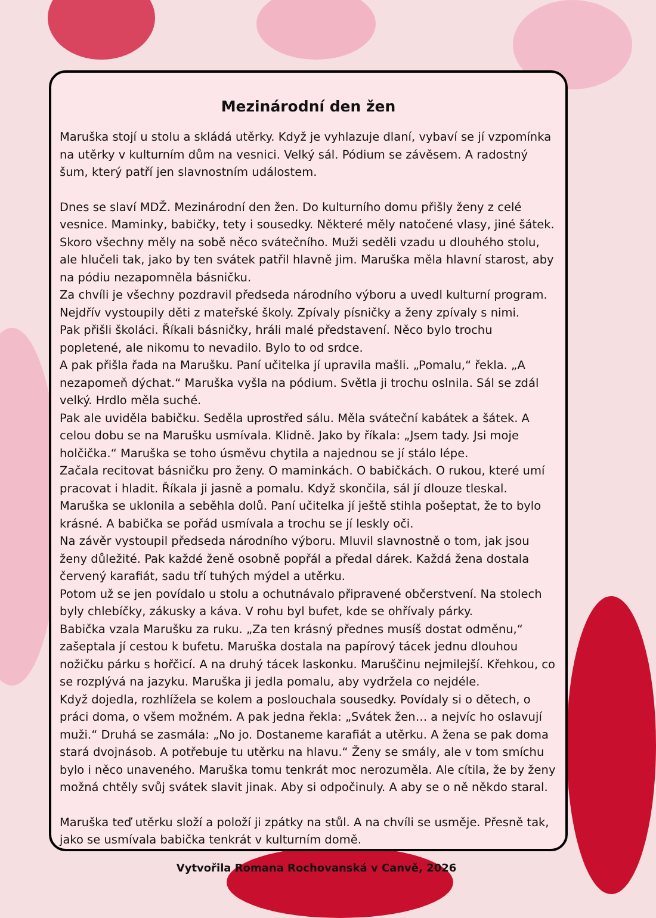Mezinárodní den žen
Maruška stojí u stolu a skládá utěrky. Když je vyhlazuje dlaní, vybaví se jí vzpomínka na utěrky v kulturním dům na vesnici. Velký sál. Pódium se závěsem. A radostný šum, který patří jen slavnostním událostem.
Dnes se slaví MDŽ. Mezinárodní den žen. Do kulturního domu přišly ženy z celé vesnice. Maminky, babičky, tety i sousedky. Některé měly natočené vlasy, jiné šátek. Skoro všechny měly na sobě něco svátečního. Muži seděli vzadu u dlouhého stolu, ale hlučeli tak, jako by ten svátek patřil hlavně jim. Maruška měla hlavní starost, aby na pódiu nezapomněla básničku.
Za chvíli je všechny pozdravil předseda národního výboru a uvedl kulturní program. Nejdřív vystoupily děti z mateřské školy. Zpívaly písničky a ženy zpívaly s nimi.
Pak přišli školáci. Říkali básničky, hráli malé představení. Něco bylo trochu popletené, ale nikomu to nevadilo. Bylo to od srdce.
A pak přišla řada na Marušku. Paní učitelka jí upravila mašli. „Pomalu,“ řekla. „A nezapomeň dýchat.“ Maruška vyšla na pódium. Světla ji trochu oslnila. Sál se zdál velký. Hrdlo měla suché.
Pak ale uviděla babičku. Seděla uprostřed sálu. Měla sváteční kabátek a šátek. A celou dobu se na Marušku usmívala. Klidně. Jako by říkala: „Jsem tady. Jsi moje holčička.“ Maruška se toho úsměvu chytila a najednou se jí stálo lépe.
Začala recitovat básničku pro ženy. O maminkách. O babičkách. O rukou, které umí pracovat i hladit. Říkala ji jasně a pomalu. Když skončila, sál jí dlouze tleskal. Maruška se uklonila a seběhla dolů. Paní učitelka jí ještě stihla pošeptat, že to bylo krásné. A babička se pořád usmívala a trochu se jí leskly oči.
Na závěr vystoupil předseda národního výboru. Mluvil slavnostně o tom, jak jsou ženy důležité. Pak každé ženě osobně popřál a předal dárek. Každá žena dostala červený karafiát, sadu tří tuhých mýdel a utěrku.
Potom už se jen povídalo u stolu a ochutnávalo připravené občerstvení. Na stolech byly chlebíčky, zákusky a káva. V rohu byl bufet, kde se ohřívaly párky.
Babička vzala Marušku za ruku. „Za ten krásný přednes musíš dostat odměnu,“ zašeptala jí cestou k bufetu. Maruška dostala na papírový tácek jednu dlouhou nožičku párku s hořčicí. A na druhý tácek laskonku. Maruščinu nejmilejší. Křehkou, co se rozplývá na jazyku. Maruška ji jedla pomalu, aby vydržela co nejdéle.
Když dojedla, rozhlížela se kolem a poslouchala sousedky. Povídaly si o dětech, o práci doma, o všem možném. A pak jedna řekla: „Svátek žen… a nejvíc ho oslavují muži.“ Druhá se zasmála: „No jo. Dostaneme karafiát a utěrku. A žena se pak doma stará dvojnásob. A potřebuje tu utěrku na hlavu.“ Ženy se smály, ale v tom smíchu bylo i něco unaveného. Maruška tomu tenkrát moc nerozuměla. Ale cítila, že by ženy možná chtěly svůj svátek slavit jinak. Aby si odpočinuly. A aby se o ně někdo staral.
Maruška teď utěrku složí a položí ji zpátky na stůl. A na chvíli se usměje. Přesně tak, jako se usmívala babička tenkrát v kulturním domě.
Vytvořila Romana Rochovanská v Canvě, 2026